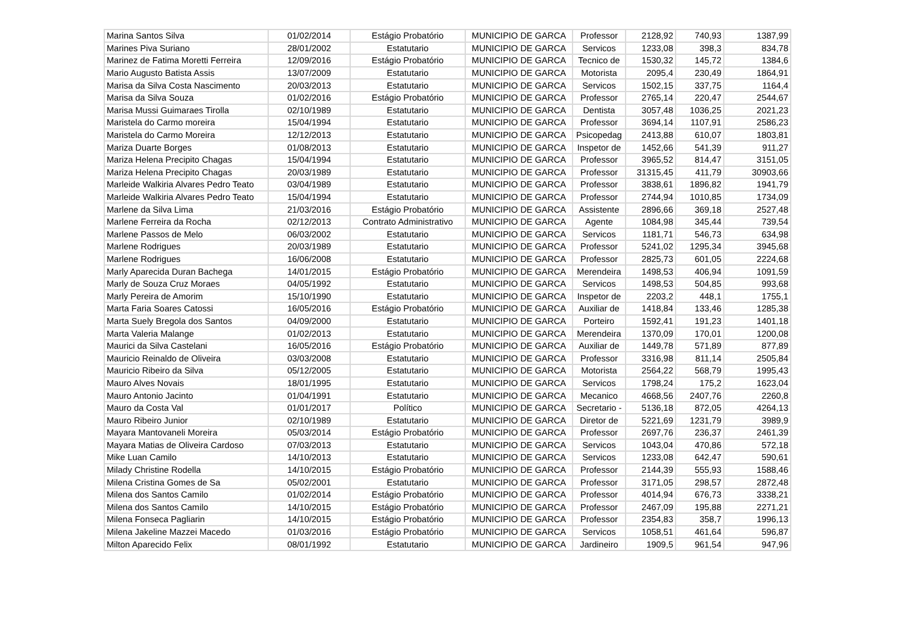| Marina Santos Silva | 01/02/2014 | Estágio Probatório | MUNICIPIO DE GARCA | Professor | 2128,92 | 740,93 | 1387,99 |
| Marines Piva Suriano | 28/01/2002 | Estatutario | MUNICIPIO DE GARCA | Servicos | 1233,08 | 398,3 | 834,78 |
| Marinez de Fatima Moretti Ferreira | 12/09/2016 | Estágio Probatório | MUNICIPIO DE GARCA | Tecnico de | 1530,32 | 145,72 | 1384,6 |
| Mario Augusto Batista Assis | 13/07/2009 | Estatutario | MUNICIPIO DE GARCA | Motorista | 2095,4 | 230,49 | 1864,91 |
| Marisa da Silva Costa Nascimento | 20/03/2013 | Estatutario | MUNICIPIO DE GARCA | Servicos | 1502,15 | 337,75 | 1164,4 |
| Marisa da Silva Souza | 01/02/2016 | Estágio Probatório | MUNICIPIO DE GARCA | Professor | 2765,14 | 220,47 | 2544,67 |
| Marisa Mussi Guimaraes Tirolla | 02/10/1989 | Estatutario | MUNICIPIO DE GARCA | Dentista | 3057,48 | 1036,25 | 2021,23 |
| Maristela do Carmo moreira | 15/04/1994 | Estatutario | MUNICIPIO DE GARCA | Professor | 3694,14 | 1107,91 | 2586,23 |
| Maristela do Carmo Moreira | 12/12/2013 | Estatutario | MUNICIPIO DE GARCA | Psicopedag | 2413,88 | 610,07 | 1803,81 |
| Mariza Duarte Borges | 01/08/2013 | Estatutario | MUNICIPIO DE GARCA | Inspetor de | 1452,66 | 541,39 | 911,27 |
| Mariza Helena Precipito Chagas | 15/04/1994 | Estatutario | MUNICIPIO DE GARCA | Professor | 3965,52 | 814,47 | 3151,05 |
| Mariza Helena Precipito Chagas | 20/03/1989 | Estatutario | MUNICIPIO DE GARCA | Professor | 31315,45 | 411,79 | 30903,66 |
| Marleide Walkiria Alvares Pedro Teato | 03/04/1989 | Estatutario | MUNICIPIO DE GARCA | Professor | 3838,61 | 1896,82 | 1941,79 |
| Marleide Walkiria Alvares Pedro Teato | 15/04/1994 | Estatutario | MUNICIPIO DE GARCA | Professor | 2744,94 | 1010,85 | 1734,09 |
| Marlene da Silva Lima | 21/03/2016 | Estágio Probatório | MUNICIPIO DE GARCA | Assistente | 2896,66 | 369,18 | 2527,48 |
| Marlene Ferreira da Rocha | 02/12/2013 | Contrato Administrativo | MUNICIPIO DE GARCA | Agente | 1084,98 | 345,44 | 739,54 |
| Marlene Passos de Melo | 06/03/2002 | Estatutario | MUNICIPIO DE GARCA | Servicos | 1181,71 | 546,73 | 634,98 |
| Marlene Rodrigues | 20/03/1989 | Estatutario | MUNICIPIO DE GARCA | Professor | 5241,02 | 1295,34 | 3945,68 |
| Marlene Rodrigues | 16/06/2008 | Estatutario | MUNICIPIO DE GARCA | Professor | 2825,73 | 601,05 | 2224,68 |
| Marly Aparecida Duran Bachega | 14/01/2015 | Estágio Probatório | MUNICIPIO DE GARCA | Merendeira | 1498,53 | 406,94 | 1091,59 |
| Marly de Souza Cruz Moraes | 04/05/1992 | Estatutario | MUNICIPIO DE GARCA | Servicos | 1498,53 | 504,85 | 993,68 |
| Marly Pereira de Amorim | 15/10/1990 | Estatutario | MUNICIPIO DE GARCA | Inspetor de | 2203,2 | 448,1 | 1755,1 |
| Marta Faria Soares Catossi | 16/05/2016 | Estágio Probatório | MUNICIPIO DE GARCA | Auxiliar de | 1418,84 | 133,46 | 1285,38 |
| Marta Suely Bregola dos Santos | 04/09/2000 | Estatutario | MUNICIPIO DE GARCA | Porteiro | 1592,41 | 191,23 | 1401,18 |
| Marta Valeria Malange | 01/02/2013 | Estatutario | MUNICIPIO DE GARCA | Merendeira | 1370,09 | 170,01 | 1200,08 |
| Maurici da Silva Castelani | 16/05/2016 | Estágio Probatório | MUNICIPIO DE GARCA | Auxiliar de | 1449,78 | 571,89 | 877,89 |
| Mauricio Reinaldo de Oliveira | 03/03/2008 | Estatutario | MUNICIPIO DE GARCA | Professor | 3316,98 | 811,14 | 2505,84 |
| Mauricio Ribeiro da Silva | 05/12/2005 | Estatutario | MUNICIPIO DE GARCA | Motorista | 2564,22 | 568,79 | 1995,43 |
| Mauro Alves Novais | 18/01/1995 | Estatutario | MUNICIPIO DE GARCA | Servicos | 1798,24 | 175,2 | 1623,04 |
| Mauro Antonio Jacinto | 01/04/1991 | Estatutario | MUNICIPIO DE GARCA | Mecanico | 4668,56 | 2407,76 | 2260,8 |
| Mauro da Costa Val | 01/01/2017 | Político | MUNICIPIO DE GARCA | Secretario - | 5136,18 | 872,05 | 4264,13 |
| Mauro Ribeiro Junior | 02/10/1989 | Estatutario | MUNICIPIO DE GARCA | Diretor de | 5221,69 | 1231,79 | 3989,9 |
| Mayara Mantovaneli Moreira | 05/03/2014 | Estágio Probatório | MUNICIPIO DE GARCA | Professor | 2697,76 | 236,37 | 2461,39 |
| Mayara Matias de Oliveira Cardoso | 07/03/2013 | Estatutario | MUNICIPIO DE GARCA | Servicos | 1043,04 | 470,86 | 572,18 |
| Mike Luan Camilo | 14/10/2013 | Estatutario | MUNICIPIO DE GARCA | Servicos | 1233,08 | 642,47 | 590,61 |
| Milady Christine Rodella | 14/10/2015 | Estágio Probatório | MUNICIPIO DE GARCA | Professor | 2144,39 | 555,93 | 1588,46 |
| Milena Cristina Gomes de Sa | 05/02/2001 | Estatutario | MUNICIPIO DE GARCA | Professor | 3171,05 | 298,57 | 2872,48 |
| Milena dos Santos Camilo | 01/02/2014 | Estágio Probatório | MUNICIPIO DE GARCA | Professor | 4014,94 | 676,73 | 3338,21 |
| Milena dos Santos Camilo | 14/10/2015 | Estágio Probatório | MUNICIPIO DE GARCA | Professor | 2467,09 | 195,88 | 2271,21 |
| Milena Fonseca Pagliarin | 14/10/2015 | Estágio Probatório | MUNICIPIO DE GARCA | Professor | 2354,83 | 358,7 | 1996,13 |
| Milena Jakeline Mazzei Macedo | 01/03/2016 | Estágio Probatório | MUNICIPIO DE GARCA | Servicos | 1058,51 | 461,64 | 596,87 |
| Milton Aparecido Felix | 08/01/1992 | Estatutario | MUNICIPIO DE GARCA | Jardineiro | 1909,5 | 961,54 | 947,96 |